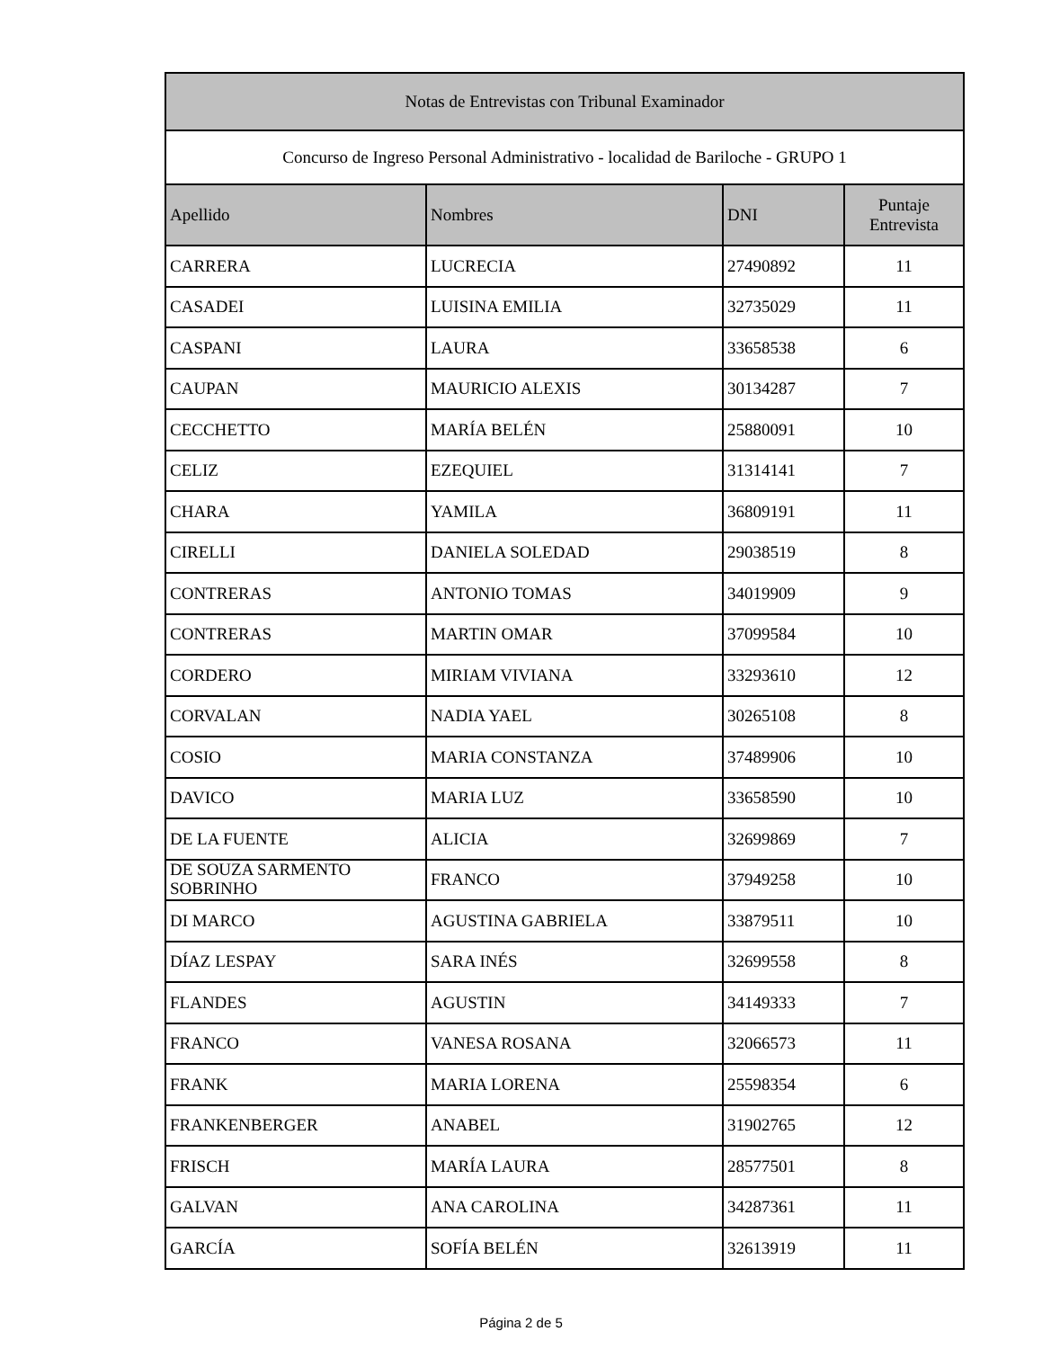| Notas de Entrevistas con Tribunal Examinador | | | |
| --- | --- | --- | --- |
| Concurso de Ingreso Personal Administrativo - localidad de Bariloche - GRUPO 1 | | | |
| Apellido | Nombres | DNI | Puntaje Entrevista |
| CARRERA | LUCRECIA | 27490892 | 11 |
| CASADEI | LUISINA EMILIA | 32735029 | 11 |
| CASPANI | LAURA | 33658538 | 6 |
| CAUPAN | MAURICIO ALEXIS | 30134287 | 7 |
| CECCHETTO | MARÍA BELÉN | 25880091 | 10 |
| CELIZ | EZEQUIEL | 31314141 | 7 |
| CHARA | YAMILA | 36809191 | 11 |
| CIRELLI | DANIELA SOLEDAD | 29038519 | 8 |
| CONTRERAS | ANTONIO TOMAS | 34019909 | 9 |
| CONTRERAS | MARTIN OMAR | 37099584 | 10 |
| CORDERO | MIRIAM VIVIANA | 33293610 | 12 |
| CORVALAN | NADIA YAEL | 30265108 | 8 |
| COSIO | MARIA CONSTANZA | 37489906 | 10 |
| DAVICO | MARIA LUZ | 33658590 | 10 |
| DE LA FUENTE | ALICIA | 32699869 | 7 |
| DE SOUZA SARMENTO SOBRINHO | FRANCO | 37949258 | 10 |
| DI MARCO | AGUSTINA GABRIELA | 33879511 | 10 |
| DÍAZ LESPAY | SARA INÉS | 32699558 | 8 |
| FLANDES | AGUSTIN | 34149333 | 7 |
| FRANCO | VANESA ROSANA | 32066573 | 11 |
| FRANK | MARIA LORENA | 25598354 | 6 |
| FRANKENBERGER | ANABEL | 31902765 | 12 |
| FRISCH | MARÍA LAURA | 28577501 | 8 |
| GALVAN | ANA CAROLINA | 34287361 | 11 |
| GARCÍA | SOFÍA BELÉN | 32613919 | 11 |
Página 2 de 5